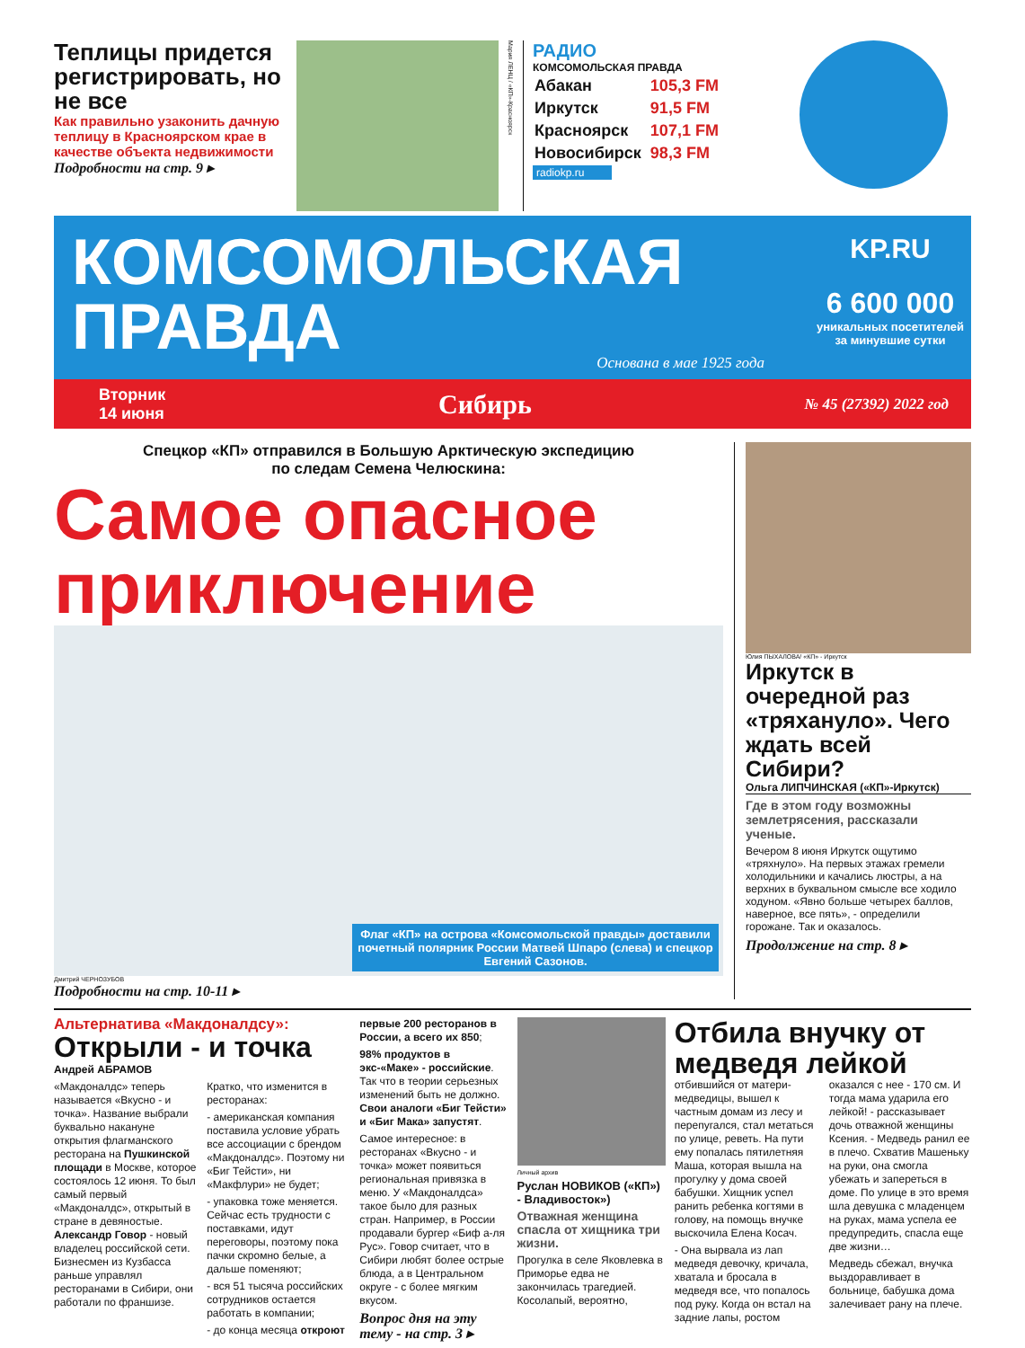Теплицы придется регистрировать, но не все
Как правильно узаконить дачную теплицу в Красноярском крае в качестве объекта недвижимости
Подробности на стр. 9 ▸
Мария ЛЕНЦ / «КП»-Красноярск
РАДИО
КОМСОМОЛЬСКАЯ ПРАВДА
| Абакан | 105,3 FM |
| Иркутск | 91,5 FM |
| Красноярск | 107,1 FM |
| Новосибирск | 98,3 FM |
radiokp.ru
КОМСОМОЛЬСКАЯ
ПРАВДА
Основана в мае 1925 года
KP.RU
6 600 000
уникальных посетителей за минувшие сутки
Вторник
14 июня
Сибирь
№ 45 (27392) 2022 год
Спецкор «КП» отправился в Большую Арктическую экспедицию
по следам Семена Челюскина:
Самое опасное приключение
Флаг «КП» на острова «Комсомольской правды» доставили почетный полярник России Матвей Шпаро (слева) и спецкор Евгений Сазонов.
Дмитрий ЧЕРНОЗУБОВ
Подробности на стр. 10-11 ▸
Юлия ПЫХАЛОВА/ «КП» - Иркутск
Иркутск в очередной раз «тряхануло». Чего ждать всей Сибири?
Ольга ЛИПЧИНСКАЯ («КП»-Иркутск)
Где в этом году возможны землетрясения, рассказали ученые.
Вечером 8 июня Иркутск ощутимо «тряхнуло». На первых этажах гремели холодильники и качались люстры, а на верхних в буквальном смысле все ходило ходуном. «Явно больше четырех баллов, наверное, все пять», - определили горожане. Так и оказалось.
Продолжение на стр. 8 ▸
Альтернатива «Макдоналдсу»:
Открыли - и точка
Андрей АБРАМОВ
«Макдоналдс» теперь называется «Вкусно - и точка». Название выбрали буквально накануне открытия флагманского ресторана на Пушкинской площади в Москве, которое состоялось 12 июня. То был самый первый «Макдоналдс», открытый в стране в девяностые. Александр Говор - новый владелец российской сети. Бизнесмен из Кузбасса раньше управлял ресторанами в Сибири, они работали по франшизе.
Кратко, что изменится в ресторанах:
- американская компания поставила условие убрать все ассоциации с брендом «Макдоналдс». Поэтому ни «Биг Тейсти», ни «Макфлури» не будет;
- упаковка тоже меняется. Сейчас есть трудности с поставками, идут переговоры, поэтому пока пачки скромно белые, а дальше поменяют;
- вся 51 тысяча российских сотрудников остается работать в компании;
- до конца месяца откроют
первые 200 ресторанов в России, а всего их 850;
98% продуктов в экс-«Маке» - российские. Так что в теории серьезных изменений быть не должно. Свои аналоги «Биг Тейсти» и «Биг Мака» запустят.
Самое интересное: в ресторанах «Вкусно - и точка» может появиться региональная привязка в меню. У «Макдоналдса» такое было для разных стран. Например, в России продавали бургер «Биф а-ля Рус». Говор считает, что в Сибири любят более острые блюда, а в Центральном округе - с более мягким вкусом.
Вопрос дня на эту тему - на стр. 3 ▸
Личный архив
Руслан НОВИКОВ («КП») - Владивосток»)
Отважная женщина спасла от хищника три жизни.
Прогулка в селе Яковлевка в Приморье едва не закончилась трагедией. Косолапый, вероятно,
Отбила внучку от медведя лейкой
отбившийся от матери-медведицы, вышел к частным домам из лесу и перепугался, стал метаться по улице, реветь. На пути ему попалась пятилетняя Маша, которая вышла на прогулку у дома своей бабушки. Хищник успел ранить ребенка когтями в голову, на помощь внучке выскочила Елена Косач.
- Она вырвала из лап медведя девочку, кричала, хватала и бросала в медведя все, что попалось под руку. Когда он встал на задние лапы, ростом оказался с нее - 170 см. И тогда мама ударила его лейкой! - рассказывает дочь отважной женщины Ксения. - Медведь ранил ее в плечо. Схватив Машеньку на руки, она смогла убежать и запереться в доме. По улице в это время шла девушка с младенцем на руках, мама успела ее предупредить, спасла еще две жизни…
Медведь сбежал, внучка выздоравливает в больнице, бабушка дома залечивает рану на плече.